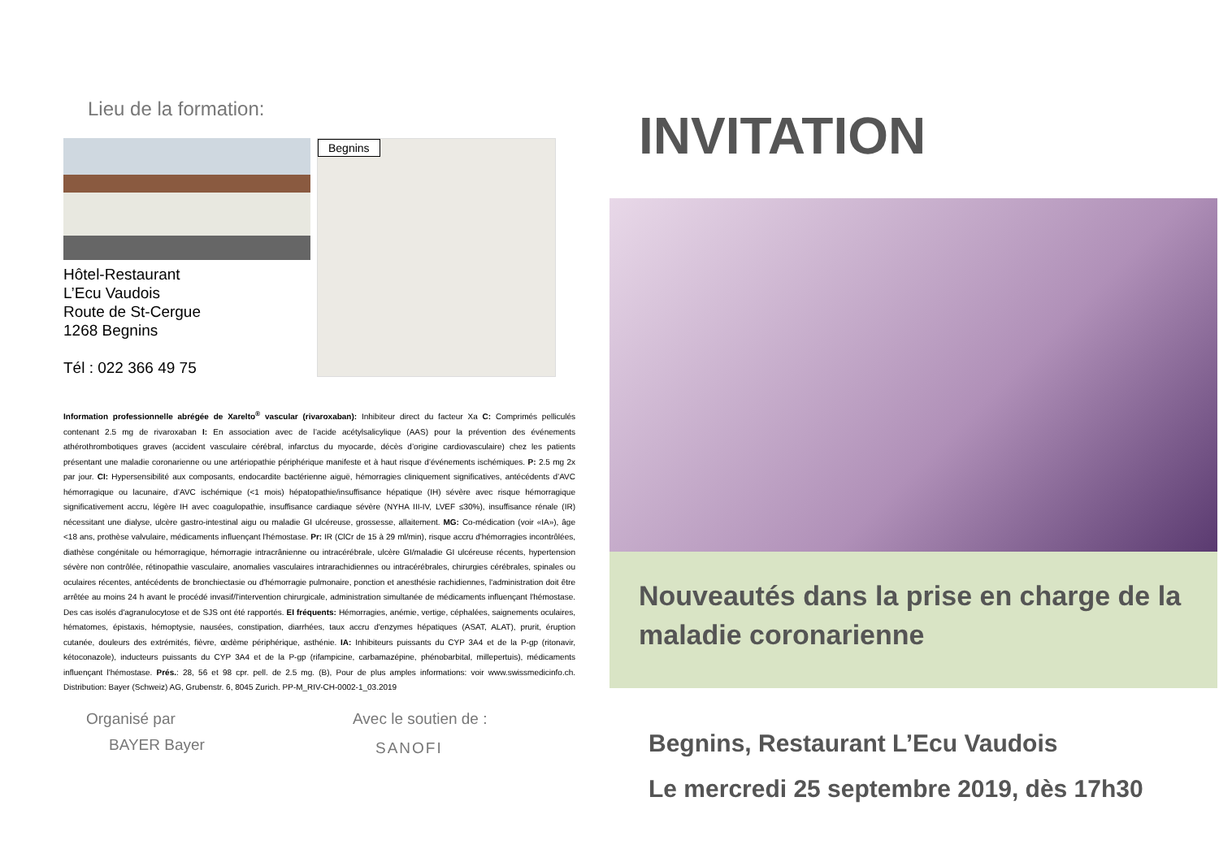Lieu de la formation:
Hôtel-Restaurant
L’Ecu Vaudois
Route de St-Cergue
1268 Begnins
Tél : 022 366 49 75
Begnins
Information professionnelle abrégée de Xarelto<sup>®</sup> vascular (rivaroxaban): Inhibiteur direct du facteur Xa C: Comprimés pelliculés contenant 2.5 mg de rivaroxaban I: En association avec de l’acide acétylsalicylique (AAS) pour la prévention des événements athérothrombotiques graves (accident vasculaire cérébral, infarctus du myocarde, décès d’origine cardiovasculaire) chez les patients présentant une maladie coronarienne ou une artériopathie périphérique manifeste et à haut risque d’événements ischémiques. P: 2.5 mg 2x par jour. CI: Hypersensibilité aux composants, endocardite bactérienne aiguë, hémorragies cliniquement significatives, antécédents d’AVC hémorragique ou lacunaire, d’AVC ischémique (<1 mois) hépatopathie/insuffisance hépatique (IH) sévère avec risque hémorragique significativement accru, légère IH avec coagulopathie, insuffisance cardiaque sévère (NYHA III-IV, LVEF ≤30%), insuffisance rénale (IR) nécessitant une dialyse, ulcère gastro-intestinal aigu ou maladie GI ulcéreuse, grossesse, allaitement. MG: Co-médication (voir «IA»), âge <18 ans, prothèse valvulaire, médicaments influençant l'hémostase. Pr: IR (ClCr de 15 à 29 ml/min), risque accru d'hémorragies incontrôlées, diathèse congénitale ou hémorragique, hémorragie intracrânienne ou intracérébrale, ulcère GI/maladie GI ulcéreuse récents, hypertension sévère non contrôlée, rétinopathie vasculaire, anomalies vasculaires intrarachidiennes ou intracérébrales, chirurgies cérébrales, spinales ou oculaires récentes, antécédents de bronchiectasie ou d'hémorragie pulmonaire, ponction et anesthésie rachidiennes, l'administration doit être arrêtée au moins 24 h avant le procédé invasif/l'intervention chirurgicale, administration simultanée de médicaments influençant l'hémostase. Des cas isolés d'agranulocytose et de SJS ont été rapportés. EI fréquents: Hémorragies, anémie, vertige, céphalées, saignements oculaires, hématomes, épistaxis, hémoptysie, nausées, constipation, diarrhées, taux accru d'enzymes hépatiques (ASAT, ALAT), prurit, éruption cutanée, douleurs des extrémités, fièvre, œdème périphérique, asthénie. IA: Inhibiteurs puissants du CYP 3A4 et de la P-gp (ritonavir, kétoconazole), inducteurs puissants du CYP 3A4 et de la P-gp (rifampicine, carbamazépine, phénobarbital, millepertuis), médicaments influençant l'hémostase. Prés.: 28, 56 et 98 cpr. pell. de 2.5 mg. (B), Pour de plus amples informations: voir www.swissmedicinfo.ch. Distribution: Bayer (Schweiz) AG, Grubenstr. 6, 8045 Zurich. PP-M_RIV-CH-0002-1_03.2019
Organisé par
BAYER Bayer
Avec le soutien de :
SANOFI
INVITATION
Nouveautés dans la prise en charge de la maladie coronarienne
Begnins, Restaurant L’Ecu Vaudois
Le mercredi 25 septembre 2019, dès 17h30